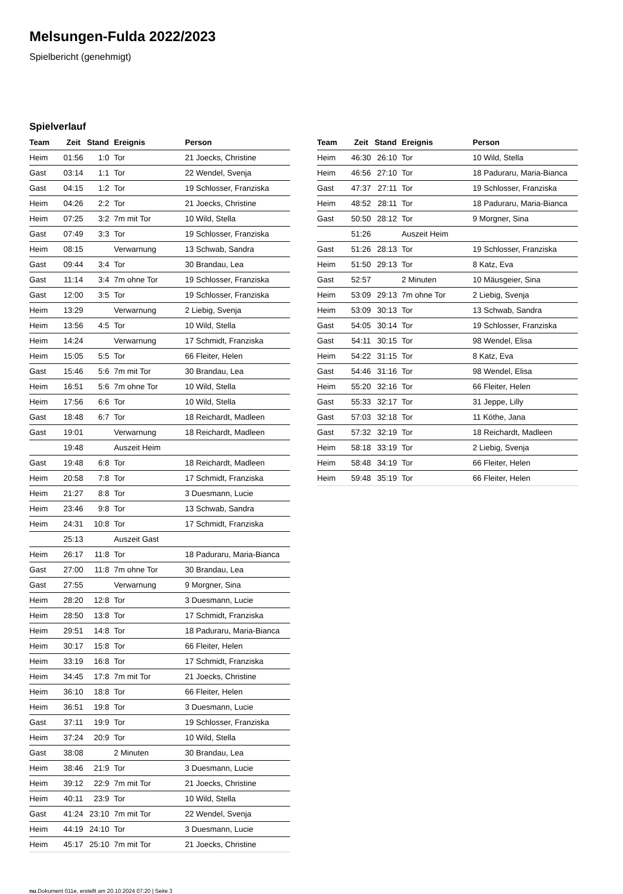Melsungen-Fulda 2022/2023
Spielbericht (genehmigt)
Spielverlauf
| Team | Zeit | Stand | Ereignis | Person |
| --- | --- | --- | --- | --- |
| Heim | 01:56 | 1:0 | Tor | 21 Joecks, Christine |
| Gast | 03:14 | 1:1 | Tor | 22 Wendel, Svenja |
| Gast | 04:15 | 1:2 | Tor | 19 Schlosser, Franziska |
| Heim | 04:26 | 2:2 | Tor | 21 Joecks, Christine |
| Heim | 07:25 | 3:2 | 7m mit Tor | 10 Wild, Stella |
| Gast | 07:49 | 3:3 | Tor | 19 Schlosser, Franziska |
| Heim | 08:15 | | Verwarnung | 13 Schwab, Sandra |
| Gast | 09:44 | 3:4 | Tor | 30 Brandau, Lea |
| Gast | 11:14 | 3:4 | 7m ohne Tor | 19 Schlosser, Franziska |
| Gast | 12:00 | 3:5 | Tor | 19 Schlosser, Franziska |
| Heim | 13:29 | | Verwarnung | 2 Liebig, Svenja |
| Heim | 13:56 | 4:5 | Tor | 10 Wild, Stella |
| Heim | 14:24 | | Verwarnung | 17 Schmidt, Franziska |
| Heim | 15:05 | 5:5 | Tor | 66 Fleiter, Helen |
| Gast | 15:46 | 5:6 | 7m mit Tor | 30 Brandau, Lea |
| Heim | 16:51 | 5:6 | 7m ohne Tor | 10 Wild, Stella |
| Heim | 17:56 | 6:6 | Tor | 10 Wild, Stella |
| Gast | 18:48 | 6:7 | Tor | 18 Reichardt, Madleen |
| Gast | 19:01 | | Verwarnung | 18 Reichardt, Madleen |
| | 19:48 | | Auszeit Heim | |
| Gast | 19:48 | 6:8 | Tor | 18 Reichardt, Madleen |
| Heim | 20:58 | 7:8 | Tor | 17 Schmidt, Franziska |
| Heim | 21:27 | 8:8 | Tor | 3 Duesmann, Lucie |
| Heim | 23:46 | 9:8 | Tor | 13 Schwab, Sandra |
| Heim | 24:31 | 10:8 | Tor | 17 Schmidt, Franziska |
| | 25:13 | | Auszeit Gast | |
| Heim | 26:17 | 11:8 | Tor | 18 Paduraru, Maria-Bianca |
| Gast | 27:00 | 11:8 | 7m ohne Tor | 30 Brandau, Lea |
| Gast | 27:55 | | Verwarnung | 9 Morgner, Sina |
| Heim | 28:20 | 12:8 | Tor | 3 Duesmann, Lucie |
| Heim | 28:50 | 13:8 | Tor | 17 Schmidt, Franziska |
| Heim | 29:51 | 14:8 | Tor | 18 Paduraru, Maria-Bianca |
| Heim | 30:17 | 15:8 | Tor | 66 Fleiter, Helen |
| Heim | 33:19 | 16:8 | Tor | 17 Schmidt, Franziska |
| Heim | 34:45 | 17:8 | 7m mit Tor | 21 Joecks, Christine |
| Heim | 36:10 | 18:8 | Tor | 66 Fleiter, Helen |
| Heim | 36:51 | 19:8 | Tor | 3 Duesmann, Lucie |
| Gast | 37:11 | 19:9 | Tor | 19 Schlosser, Franziska |
| Heim | 37:24 | 20:9 | Tor | 10 Wild, Stella |
| Gast | 38:08 | | 2 Minuten | 30 Brandau, Lea |
| Heim | 38:46 | 21:9 | Tor | 3 Duesmann, Lucie |
| Heim | 39:12 | 22:9 | 7m mit Tor | 21 Joecks, Christine |
| Heim | 40:11 | 23:9 | Tor | 10 Wild, Stella |
| Gast | 41:24 | 23:10 | 7m mit Tor | 22 Wendel, Svenja |
| Heim | 44:19 | 24:10 | Tor | 3 Duesmann, Lucie |
| Heim | 45:17 | 25:10 | 7m mit Tor | 21 Joecks, Christine |
| Team | Zeit | Stand | Ereignis | Person |
| --- | --- | --- | --- | --- |
| Heim | 46:30 | 26:10 | Tor | 10 Wild, Stella |
| Heim | 46:56 | 27:10 | Tor | 18 Paduraru, Maria-Bianca |
| Gast | 47:37 | 27:11 | Tor | 19 Schlosser, Franziska |
| Heim | 48:52 | 28:11 | Tor | 18 Paduraru, Maria-Bianca |
| Gast | 50:50 | 28:12 | Tor | 9 Morgner, Sina |
| | 51:26 | | Auszeit Heim | |
| Gast | 51:26 | 28:13 | Tor | 19 Schlosser, Franziska |
| Heim | 51:50 | 29:13 | Tor | 8 Katz, Eva |
| Gast | 52:57 | | 2 Minuten | 10 Mäusgeier, Sina |
| Heim | 53:09 | 29:13 | 7m ohne Tor | 2 Liebig, Svenja |
| Heim | 53:09 | 30:13 | Tor | 13 Schwab, Sandra |
| Gast | 54:05 | 30:14 | Tor | 19 Schlosser, Franziska |
| Gast | 54:11 | 30:15 | Tor | 98 Wendel, Elisa |
| Heim | 54:22 | 31:15 | Tor | 8 Katz, Eva |
| Gast | 54:46 | 31:16 | Tor | 98 Wendel, Elisa |
| Heim | 55:20 | 32:16 | Tor | 66 Fleiter, Helen |
| Gast | 55:33 | 32:17 | Tor | 31 Jeppe, Lilly |
| Gast | 57:03 | 32:18 | Tor | 11 Köthe, Jana |
| Gast | 57:32 | 32:19 | Tor | 18 Reichardt, Madleen |
| Heim | 58:18 | 33:19 | Tor | 2 Liebig, Svenja |
| Heim | 58:48 | 34:19 | Tor | 66 Fleiter, Helen |
| Heim | 59:48 | 35:19 | Tor | 66 Fleiter, Helen |
nu.Dokument 011e, erstellt am 20.10.2024 07:20 | Seite 3